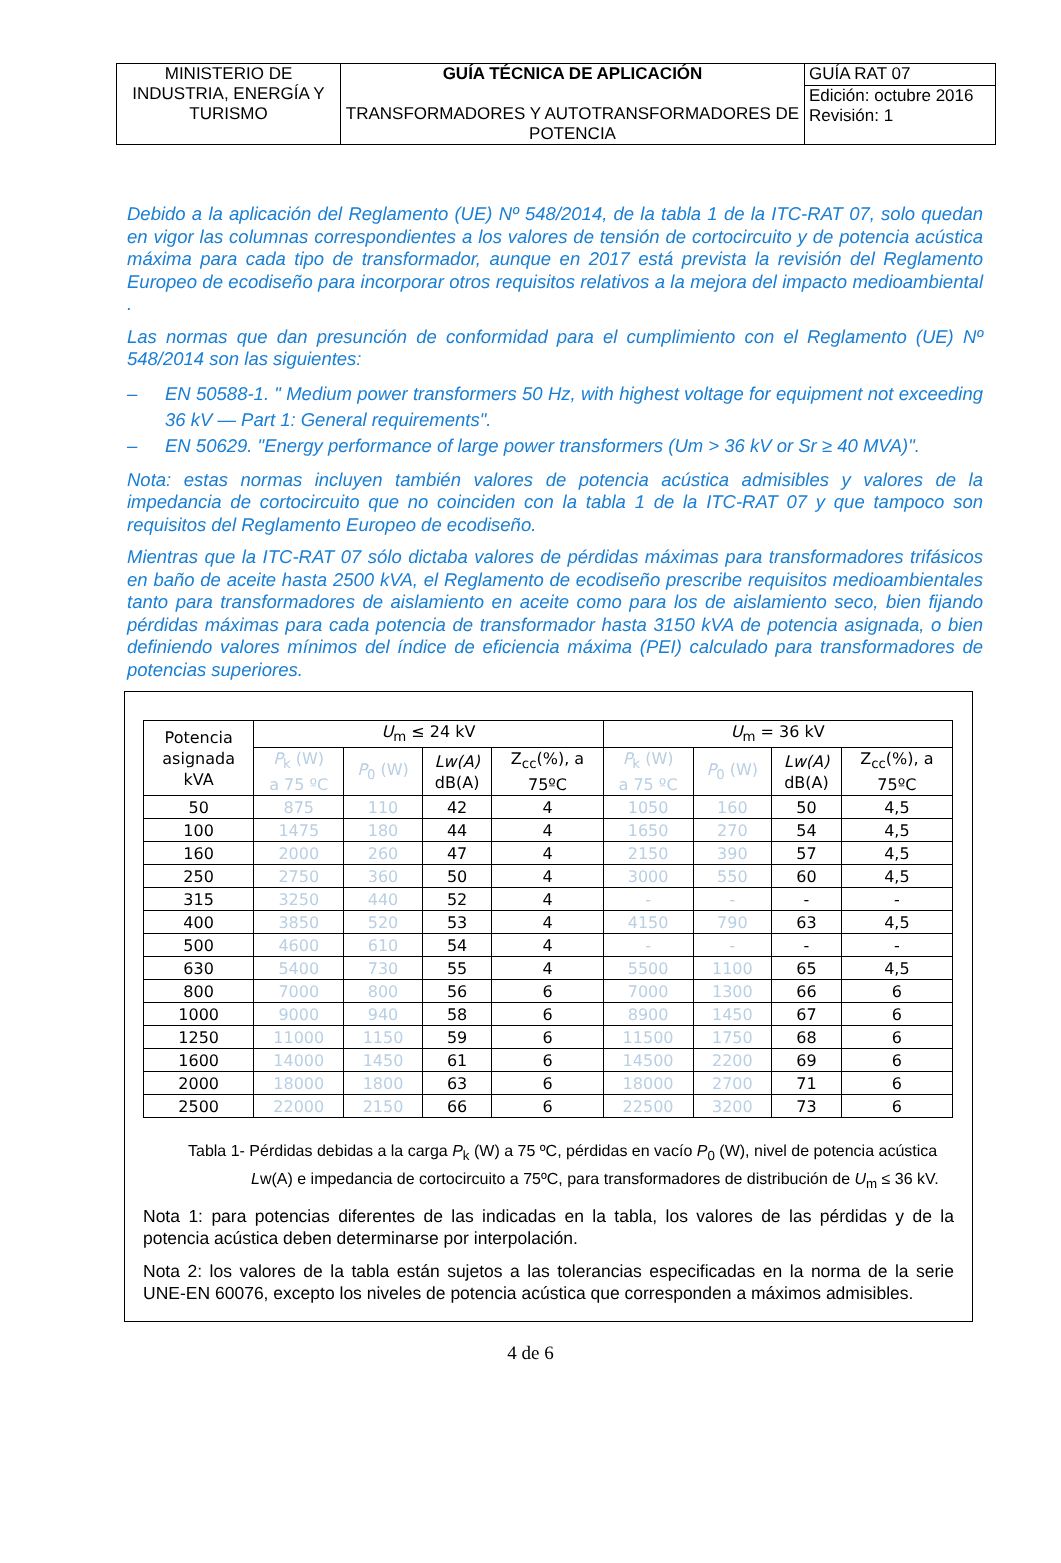| MINISTERIO DE INDUSTRIA, ENERGÍA Y TURISMO | GUÍA TÉCNICA DE APLICACIÓN TRANSFORMADORES Y AUTOTRANSFORMADORES DE POTENCIA | GUÍA RAT 07 |
| | | Edición: octubre 2016 Revisión: 1 |
Debido a la aplicación del Reglamento (UE) Nº 548/2014, de la tabla 1 de la ITC-RAT 07, solo quedan en vigor las columnas correspondientes a los valores de tensión de cortocircuito y de potencia acústica máxima para cada tipo de transformador, aunque en 2017 está prevista la revisión del Reglamento Europeo de ecodiseño para incorporar otros requisitos relativos a la mejora del impacto medioambiental .
Las normas que dan presunción de conformidad para el cumplimiento con el Reglamento (UE) Nº 548/2014 son las siguientes:
– EN 50588-1. " Medium power transformers 50 Hz, with highest voltage for equipment not exceeding 36 kV — Part 1: General requirements".
– EN 50629. "Energy performance of large power transformers (Um > 36 kV or Sr ≥ 40 MVA)".
Nota: estas normas incluyen también valores de potencia acústica admisibles y valores de la impedancia de cortocircuito que no coinciden con la tabla 1 de la ITC-RAT 07 y que tampoco son requisitos del Reglamento Europeo de ecodiseño.
Mientras que la ITC-RAT 07 sólo dictaba valores de pérdidas máximas para transformadores trifásicos en baño de aceite hasta 2500 kVA, el Reglamento de ecodiseño prescribe requisitos medioambientales tanto para transformadores de aislamiento en aceite como para los de aislamiento seco, bien fijando pérdidas máximas para cada potencia de transformador hasta 3150 kVA de potencia asignada, o bien definiendo valores mínimos del índice de eficiencia máxima (PEI) calculado para transformadores de potencias superiores.
| Potencia asignada kVA | U<sub>m</sub> ≤ 24 kV | | | | U<sub>m</sub> = 36 kV | | | |
| --- | --- | --- | --- | --- | --- | --- | --- | --- |
| | P<sub>k</sub> (W) a 75 ºC | P<sub>0</sub> (W) | Lw(A) dB(A) | Z<sub>cc</sub>(%), a 75ºC | P<sub>k</sub> (W) a 75 ºC | P<sub>0</sub> (W) | Lw(A) dB(A) | Z<sub>cc</sub>(%), a 75ºC |
| 50 | 875 | 110 | 42 | 4 | 1050 | 160 | 50 | 4,5 |
| 100 | 1475 | 180 | 44 | 4 | 1650 | 270 | 54 | 4,5 |
| 160 | 2000 | 260 | 47 | 4 | 2150 | 390 | 57 | 4,5 |
| 250 | 2750 | 360 | 50 | 4 | 3000 | 550 | 60 | 4,5 |
| 315 | 3250 | 440 | 52 | 4 | - | - | - | - |
| 400 | 3850 | 520 | 53 | 4 | 4150 | 790 | 63 | 4,5 |
| 500 | 4600 | 610 | 54 | 4 | - | - | - | - |
| 630 | 5400 | 730 | 55 | 4 | 5500 | 1100 | 65 | 4,5 |
| 800 | 7000 | 800 | 56 | 6 | 7000 | 1300 | 66 | 6 |
| 1000 | 9000 | 940 | 58 | 6 | 8900 | 1450 | 67 | 6 |
| 1250 | 11000 | 1150 | 59 | 6 | 11500 | 1750 | 68 | 6 |
| 1600 | 14000 | 1450 | 61 | 6 | 14500 | 2200 | 69 | 6 |
| 2000 | 18000 | 1800 | 63 | 6 | 18000 | 2700 | 71 | 6 |
| 2500 | 22000 | 2150 | 66 | 6 | 22500 | 3200 | 73 | 6 |
Tabla 1- Pérdidas debidas a la carga P<sub>k</sub> (W) a 75 ºC, pérdidas en vacío P<sub>0</sub> (W), nivel de potencia acústica
Lw(A) e impedancia de cortocircuito a 75ºC, para transformadores de distribución de U<sub>m</sub> ≤ 36 kV.
Nota 1: para potencias diferentes de las indicadas en la tabla, los valores de las pérdidas y de la potencia acústica deben determinarse por interpolación.
Nota 2: los valores de la tabla están sujetos a las tolerancias especificadas en la norma de la serie UNE-EN 60076, excepto los niveles de potencia acústica que corresponden a máximos admisibles.
4 de 6